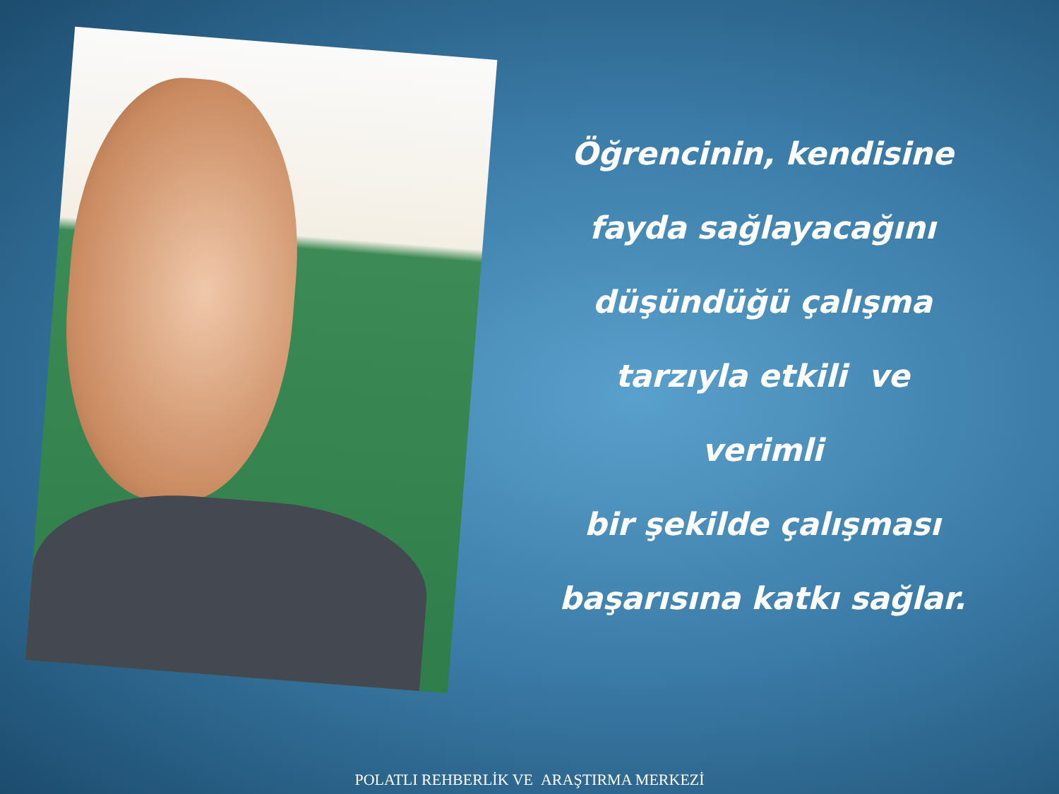Öğrencinin, kendisine
fayda sağlayacağını
düşündüğü çalışma
tarzıyla etkili ve verimli
bir şekilde çalışması
başarısına katkı sağlar.
POLATLI REHBERLİK VE ARAŞTIRMA MERKEZİ